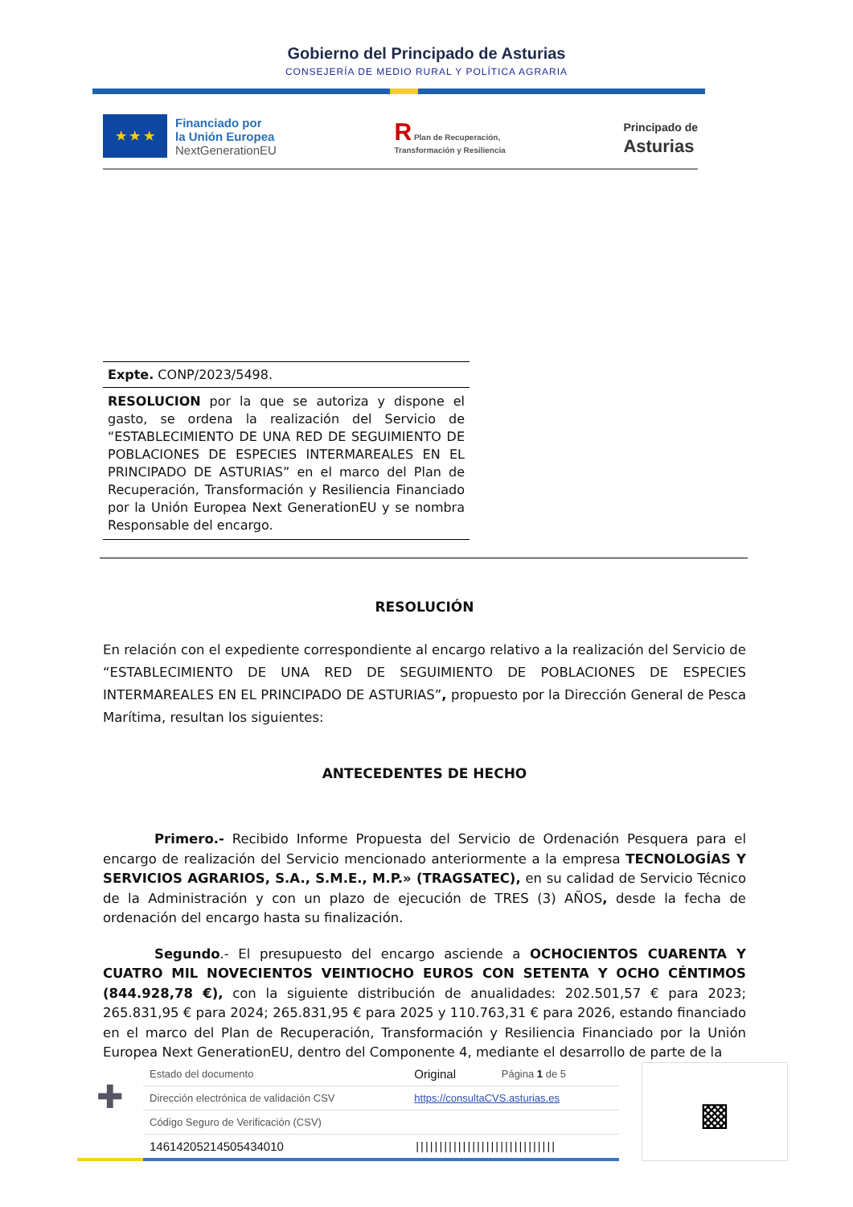Gobierno del Principado de Asturias
CONSEJERÍA DE MEDIO RURAL Y POLÍTICA AGRARIA
★ ★ ★
Financiado por
la Unión Europea
NextGenerationEU
R Plan de Recuperación,
Transformación y Resiliencia
Principado de
Asturias
Expte. CONP/2023/5498.
RESOLUCION por la que se autoriza y dispone el gasto, se ordena la realización del Servicio de “ESTABLECIMIENTO DE UNA RED DE SEGUIMIENTO DE POBLACIONES DE ESPECIES INTERMAREALES EN EL PRINCIPADO DE ASTURIAS” en el marco del Plan de Recuperación, Transformación y Resiliencia Financiado por la Unión Europea Next GenerationEU y se nombra Responsable del encargo.
RESOLUCIÓN
En relación con el expediente correspondiente al encargo relativo a la realización del Servicio de “ESTABLECIMIENTO DE UNA RED DE SEGUIMIENTO DE POBLACIONES DE ESPECIES INTERMAREALES EN EL PRINCIPADO DE ASTURIAS”, propuesto por la Dirección General de Pesca Marítima, resultan los siguientes:
ANTECEDENTES DE HECHO
Primero.- Recibido Informe Propuesta del Servicio de Ordenación Pesquera para el encargo de realización del Servicio mencionado anteriormente a la empresa TECNOLOGÍAS Y SERVICIOS AGRARIOS, S.A., S.M.E., M.P.» (TRAGSATEC), en su calidad de Servicio Técnico de la Administración y con un plazo de ejecución de TRES (3) AÑOS, desde la fecha de ordenación del encargo hasta su finalización.
Segundo.- El presupuesto del encargo asciende a OCHOCIENTOS CUARENTA Y CUATRO MIL NOVECIENTOS VEINTIOCHO EUROS CON SETENTA Y OCHO CÉNTIMOS (844.928,78 €), con la siguiente distribución de anualidades: 202.501,57 € para 2023; 265.831,95 € para 2024; 265.831,95 € para 2025 y 110.763,31 € para 2026, estando financiado en el marco del Plan de Recuperación, Transformación y Resiliencia Financiado por la Unión Europea Next GenerationEU, dentro del Componente 4, mediante el desarrollo de parte de la
✚
| Estado del documento | Original | Página 1 de 5 |
| Dirección electrónica de validación CSV | https://consultaCVS.asturias.es | |
| Código Seguro de Verificación (CSV) | | |
| 14614205214505434010 | ////////////////////////////// | |
▩